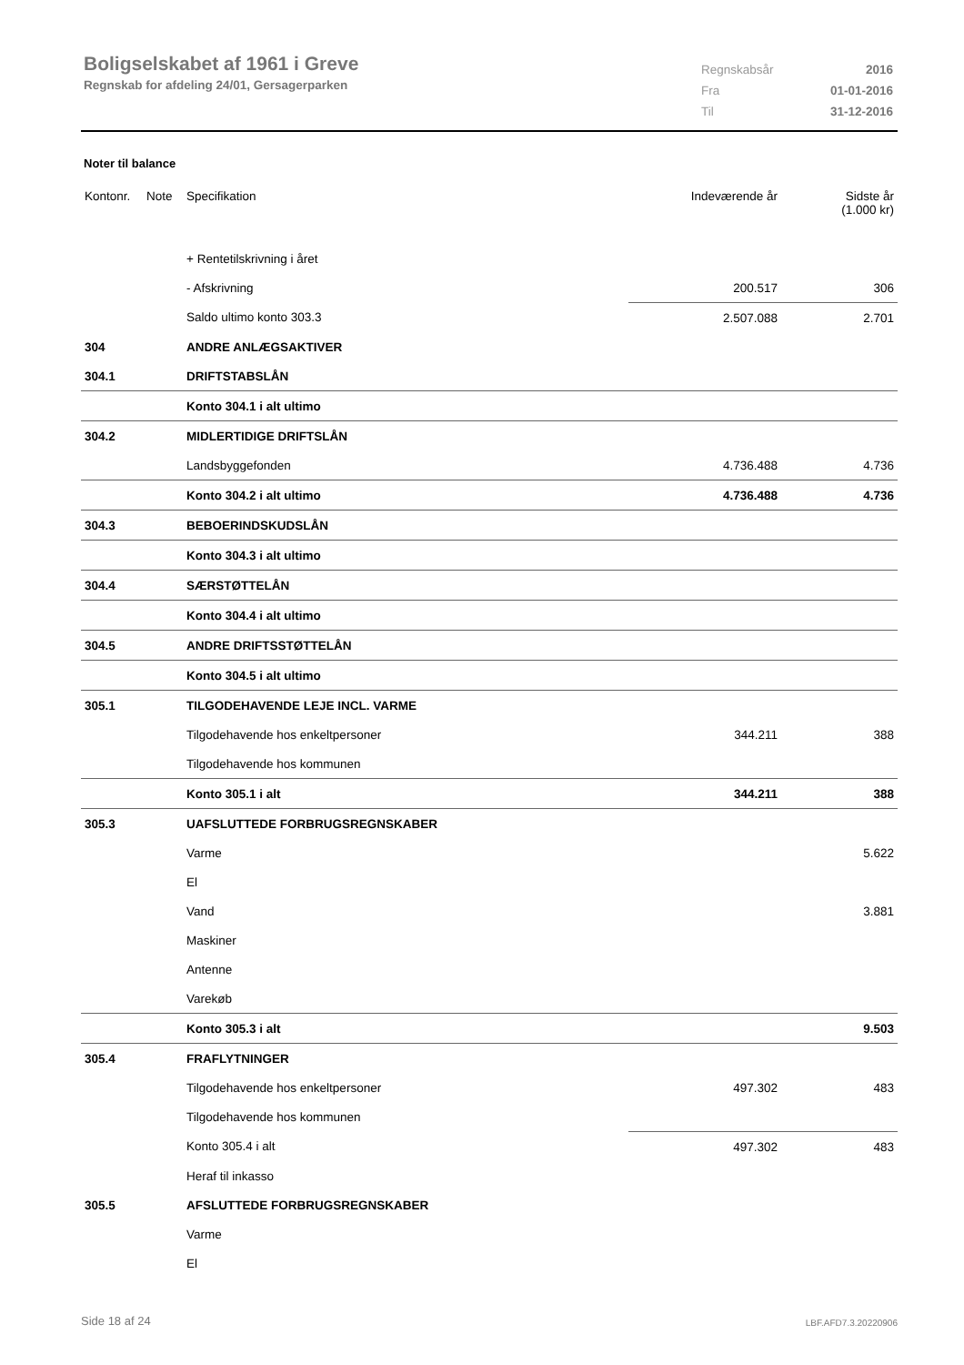Boligselskabet af 1961 i Greve
Regnskab for afdeling 24/01, Gersagerparken
| Regnskabsår | 2016 |
| Fra | 01-01-2016 |
| Til | 31-12-2016 |
Noter til balance
| Kontonr. | Note | Specifikation | Indeværende år | Sidste år (1.000 kr) |
| --- | --- | --- | --- | --- |
| | | + Rentetilskrivning i året | | |
| | | - Afskrivning | 200.517 | 306 |
| | | Saldo ultimo konto 303.3 | 2.507.088 | 2.701 |
| 304 | | ANDRE ANLÆGSAKTIVER | | |
| 304.1 | | DRIFTSTABSLÅN | | |
| | | Konto 304.1 i alt ultimo | | |
| 304.2 | | MIDLERTIDIGE DRIFTSLÅN | | |
| | | Landsbyggefonden | 4.736.488 | 4.736 |
| | | Konto 304.2 i alt ultimo | 4.736.488 | 4.736 |
| 304.3 | | BEBOERINDSKUDSLÅN | | |
| | | Konto 304.3 i alt ultimo | | |
| 304.4 | | SÆRSTØTTELÅN | | |
| | | Konto 304.4 i alt ultimo | | |
| 304.5 | | ANDRE DRIFTSSTØTTELÅN | | |
| | | Konto 304.5 i alt ultimo | | |
| 305.1 | | TILGODEHAVENDE LEJE INCL. VARME | | |
| | | Tilgodehavende hos enkeltpersoner | 344.211 | 388 |
| | | Tilgodehavende hos kommunen | | |
| | | Konto 305.1 i alt | 344.211 | 388 |
| 305.3 | | UAFSLUTTEDE FORBRUGSREGNSKABER | | |
| | | Varme | | 5.622 |
| | | El | | |
| | | Vand | | 3.881 |
| | | Maskiner | | |
| | | Antenne | | |
| | | Varekøb | | |
| | | Konto 305.3 i alt | | 9.503 |
| 305.4 | | FRAFLYTNINGER | | |
| | | Tilgodehavende hos enkeltpersoner | 497.302 | 483 |
| | | Tilgodehavende hos kommunen | | |
| | | Konto 305.4 i alt | 497.302 | 483 |
| | | Heraf til inkasso | | |
| 305.5 | | AFSLUTTEDE FORBRUGSREGNSKABER | | |
| | | Varme | | |
| | | El | | |
Side 18 af 24 LBF.AFD7.3.20220906